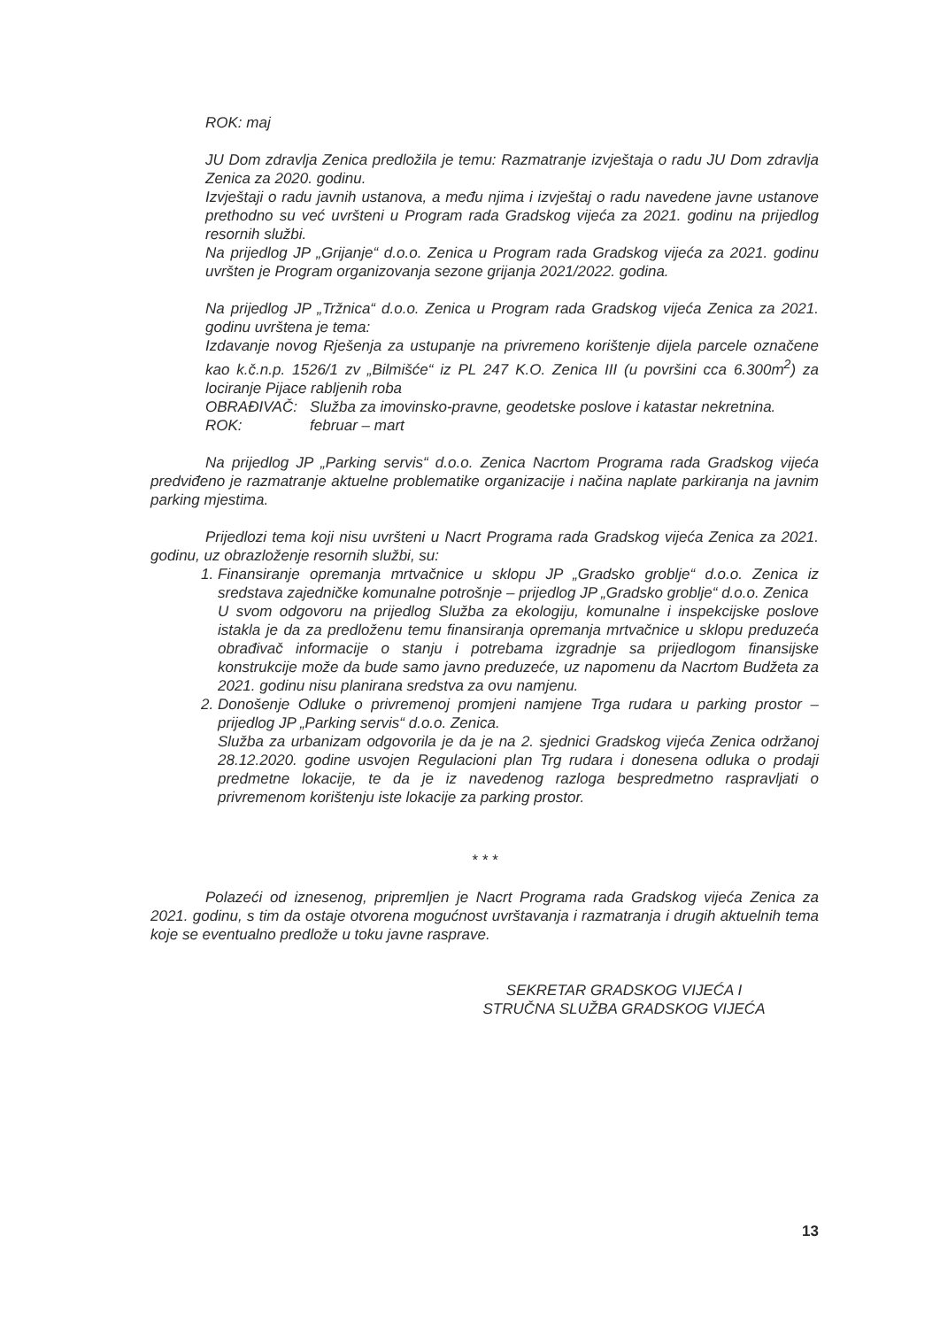ROK: maj
JU Dom zdravlja Zenica predložila je temu: Razmatranje izvještaja o radu JU Dom zdravlja Zenica za 2020. godinu.
Izvještaji o radu javnih ustanova, a među njima i izvještaj o radu navedene javne ustanove prethodno su već uvršteni u Program rada Gradskog vijeća za 2021. godinu na prijedlog resornih službi.
Na prijedlog JP „Grijanje“ d.o.o. Zenica u Program rada Gradskog vijeća za 2021. godinu uvršten je Program organizovanja sezone grijanja 2021/2022. godina.
Na prijedlog JP „Tržnica“ d.o.o. Zenica u Program rada Gradskog vijeća Zenica za 2021. godinu uvrštena je tema:
Izdavanje novog Rješenja za ustupanje na privremeno korištenje dijela parcele označene kao k.č.n.p. 1526/1 zv „Bilmišće“ iz PL 247 K.O. Zenica III (u površini cca 6.300m<sup>2</sup>) za lociranje Pijace rabljenih roba
OBRAĐIVAČ: Služba za imovinsko-pravne, geodetske poslove i katastar nekretnina.
ROK: februar – mart
Na prijedlog JP „Parking servis“ d.o.o. Zenica Nacrtom Programa rada Gradskog vijeća predviđeno je razmatranje aktuelne problematike organizacije i načina naplate parkiranja na javnim parking mjestima.
Prijedlozi tema koji nisu uvršteni u Nacrt Programa rada Gradskog vijeća Zenica za 2021. godinu, uz obrazloženje resornih službi, su:
1. Finansiranje opremanja mrtvačnice u sklopu JP „Gradsko groblje“ d.o.o. Zenica iz sredstava zajedničke komunalne potrošnje – prijedlog JP „Gradsko groblje“ d.o.o. Zenica
U svom odgovoru na prijedlog Služba za ekologiju, komunalne i inspekcijske poslove istakla je da za predloženu temu finansiranja opremanja mrtvačnice u sklopu preduzeća obrađivač informacije o stanju i potrebama izgradnje sa prijedlogom finansijske konstrukcije može da bude samo javno preduzeće, uz napomenu da Nacrtom Budžeta za 2021. godinu nisu planirana sredstva za ovu namjenu.
2. Donošenje Odluke o privremenoj promjeni namjene Trga rudara u parking prostor – prijedlog JP „Parking servis“ d.o.o. Zenica.
Služba za urbanizam odgovorila je da je na 2. sjednici Gradskog vijeća Zenica održanoj 28.12.2020. godine usvojen Regulacioni plan Trg rudara i donesena odluka o prodaji predmetne lokacije, te da je iz navedenog razloga bespredmetno raspravljati o privremenom korištenju iste lokacije za parking prostor.
* * *
Polazeći od iznesenog, pripremljen je Nacrt Programa rada Gradskog vijeća Zenica za 2021. godinu, s tim da ostaje otvorena mogućnost uvrštavanja i razmatranja i drugih aktuelnih tema koje se eventualno predlože u toku javne rasprave.
SEKRETAR GRADSKOG VIJEĆA I
STRUČNA SLUŽBA GRADSKOG VIJEĆA
13